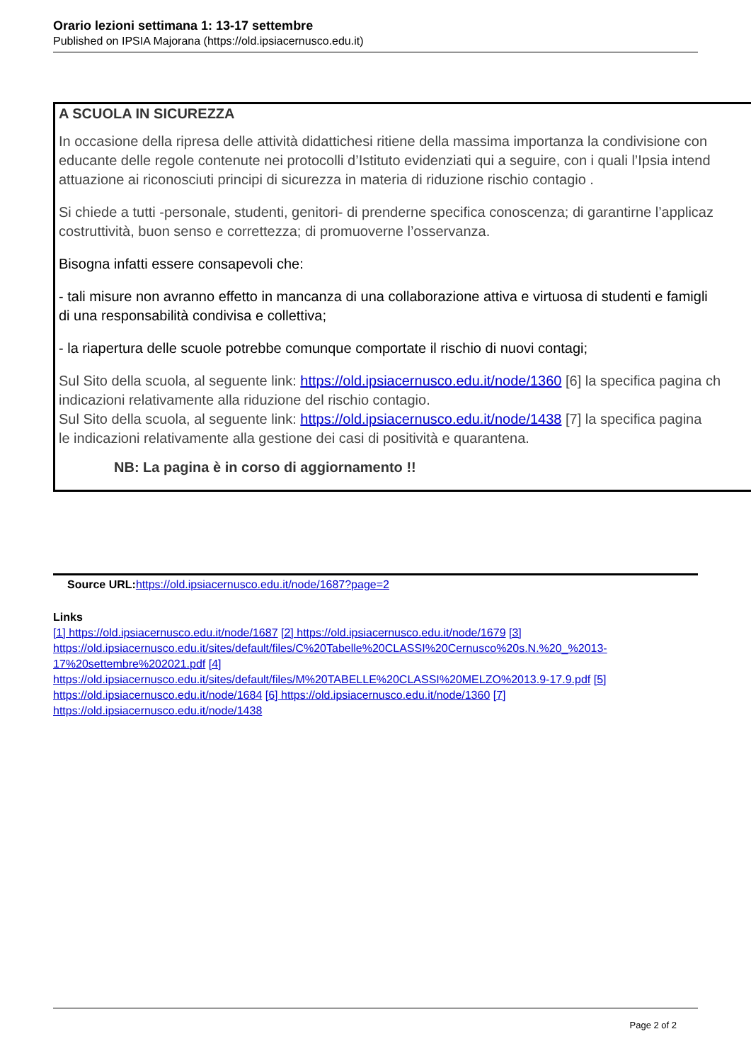Orario lezioni settimana 1: 13-17 settembre
Published on IPSIA Majorana (https://old.ipsiacernusco.edu.it)
A SCUOLA IN SICUREZZA
In occasione della ripresa delle attività didattichesi ritiene della massima importanza la condivisione con
educante delle regole contenute nei protocolli d’Istituto evidenziati qui a seguire, con i quali l’Ipsia intend
attuazione ai riconosciuti principi di sicurezza in materia di riduzione rischio contagio .
Si chiede a tutti -personale, studenti, genitori- di prenderne specifica conoscenza; di garantirne l’applicaz
costruttività, buon senso e correttezza; di promuoverne l’osservanza.
Bisogna infatti essere consapevoli che:
- tali misure non avranno effetto in mancanza di una collaborazione attiva e virtuosa di studenti e famigli
di una responsabilità condivisa e collettiva;
- la riapertura delle scuole potrebbe comunque comportate il rischio di nuovi contagi;
Sul Sito della scuola, al seguente link: https://old.ipsiacernusco.edu.it/node/1360 [6] la specifica pagina ch
indicazioni relativamente alla riduzione del rischio contagio.
Sul Sito della scuola, al seguente link: https://old.ipsiacernusco.edu.it/node/1438 [7] la specifica pagina
le indicazioni relativamente alla gestione dei casi di positività e quarantena.
NB: La pagina è in corso di aggiornamento !!
Source URL: https://old.ipsiacernusco.edu.it/node/1687?page=2
Links
[1] https://old.ipsiacernusco.edu.it/node/1687 [2] https://old.ipsiacernusco.edu.it/node/1679 [3] https://old.ipsiacernusco.edu.it/sites/default/files/C%20Tabelle%20CLASSI%20Cernusco%20s.N.%20_%2013-17%20settembre%202021.pdf [4] https://old.ipsiacernusco.edu.it/sites/default/files/M%20TABELLE%20CLASSI%20MELZO%2013.9-17.9.pdf [5] https://old.ipsiacernusco.edu.it/node/1684 [6] https://old.ipsiacernusco.edu.it/node/1360 [7] https://old.ipsiacernusco.edu.it/node/1438
Page 2 of 2